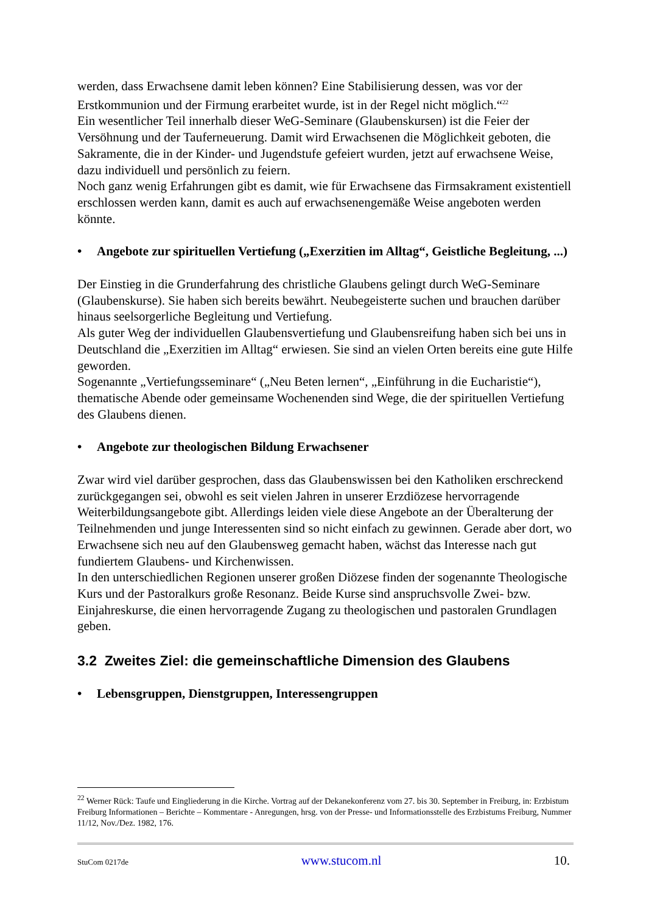werden, dass Erwachsene damit leben können? Eine Stabilisierung dessen, was vor der Erstkommunion und der Firmung erarbeitet wurde, ist in der Regel nicht möglich.“<sup>22</sup>
Ein wesentlicher Teil innerhalb dieser WeG-Seminare (Glaubenskursen) ist die Feier der Versöhnung und der Tauferneuerung. Damit wird Erwachsenen die Möglichkeit geboten, die Sakramente, die in der Kinder- und Jugendstufe gefeiert wurden, jetzt auf erwachsene Weise, dazu individuell und persönlich zu feiern.
Noch ganz wenig Erfahrungen gibt es damit, wie für Erwachsene das Firmsakrament existentiell erschlossen werden kann, damit es auch auf erwachsenengemäße Weise angeboten werden könnte.
• Angebote zur spirituellen Vertiefung („Exerzitien im Alltag“, Geistliche Begleitung, ...)
Der Einstieg in die Grunderfahrung des christliche Glaubens gelingt durch WeG-Seminare (Glaubenskurse). Sie haben sich bereits bewährt. Neubegeisterte suchen und brauchen darüber hinaus seelsorgerliche Begleitung und Vertiefung.
Als guter Weg der individuellen Glaubensvertiefung und Glaubensreifung haben sich bei uns in Deutschland die „Exerzitien im Alltag“ erwiesen. Sie sind an vielen Orten bereits eine gute Hilfe geworden.
Sogenannte „Vertiefungsseminare“ („Neu Beten lernen“, „Einführung in die Eucharistie“), thematische Abende oder gemeinsame Wochenenden sind Wege, die der spirituellen Vertiefung des Glaubens dienen.
• Angebote zur theologischen Bildung Erwachsener
Zwar wird viel darüber gesprochen, dass das Glaubenswissen bei den Katholiken erschreckend zurückgegangen sei, obwohl es seit vielen Jahren in unserer Erzdiözese hervorragende Weiterbildungsangebote gibt. Allerdings leiden viele diese Angebote an der Überalterung der Teilnehmenden und junge Interessenten sind so nicht einfach zu gewinnen. Gerade aber dort, wo Erwachsene sich neu auf den Glaubensweg gemacht haben, wächst das Interesse nach gut fundiertem Glaubens- und Kirchenwissen.
In den unterschiedlichen Regionen unserer großen Diözese finden der sogenannte Theologische Kurs und der Pastoralkurs große Resonanz. Beide Kurse sind anspruchsvolle Zwei- bzw. Einjahreskurse, die einen hervorragende Zugang zu theologischen und pastoralen Grundlagen geben.
3.2 Zweites Ziel: die gemeinschaftliche Dimension des Glaubens
• Lebensgruppen, Dienstgruppen, Interessengruppen
<sup>22</sup> Werner Rück: Taufe und Eingliederung in die Kirche. Vortrag auf der Dekanekonferenz vom 27. bis 30. September in Freiburg, in: Erzbistum Freiburg Informationen – Berichte – Kommentare - Anregungen, hrsg. von der Presse- und Informationsstelle des Erzbistums Freiburg, Nummer 11/12, Nov./Dez. 1982, 176.
StuCom 0217de www.stucom.nl 10.